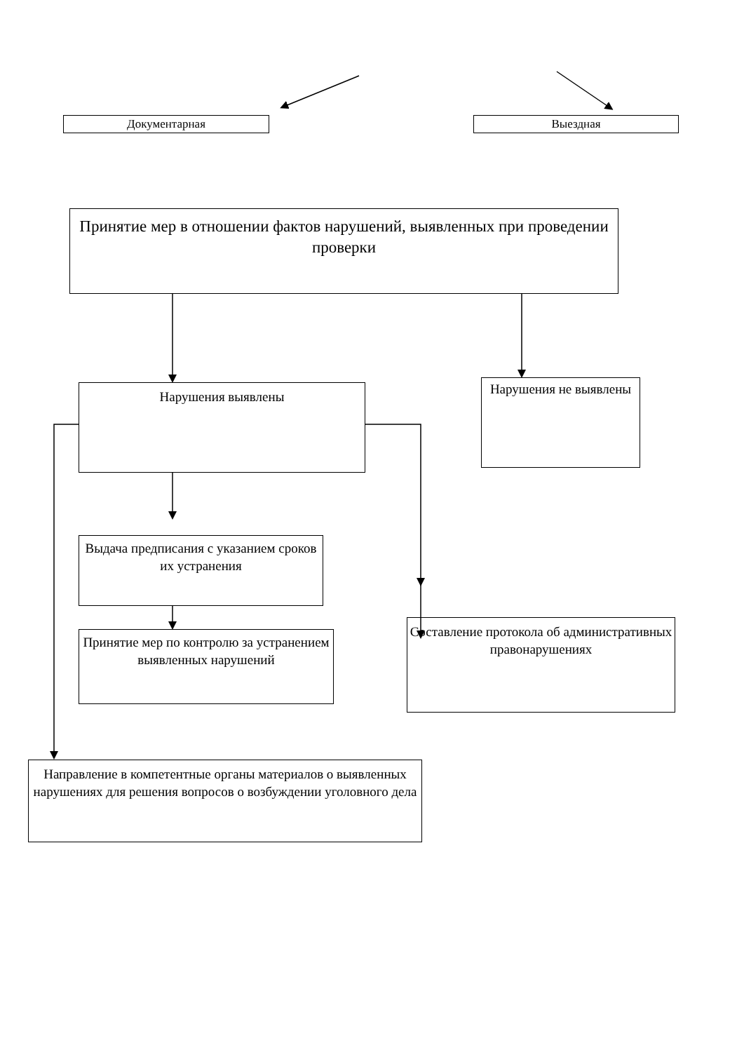Документарная Выездная
Принятие мер в отношении фактов нарушений, выявленных при проведении проверки
Нарушения выявлены
Нарушения не выявлены
Выдача предписания с указанием сроков их устранения
Принятие мер по контролю за устранением выявленных нарушений
Составление протокола об административных правонарушениях
Направление в компетентные органы материалов о выявленных нарушениях для решения вопросов о возбуждении уголовного дела